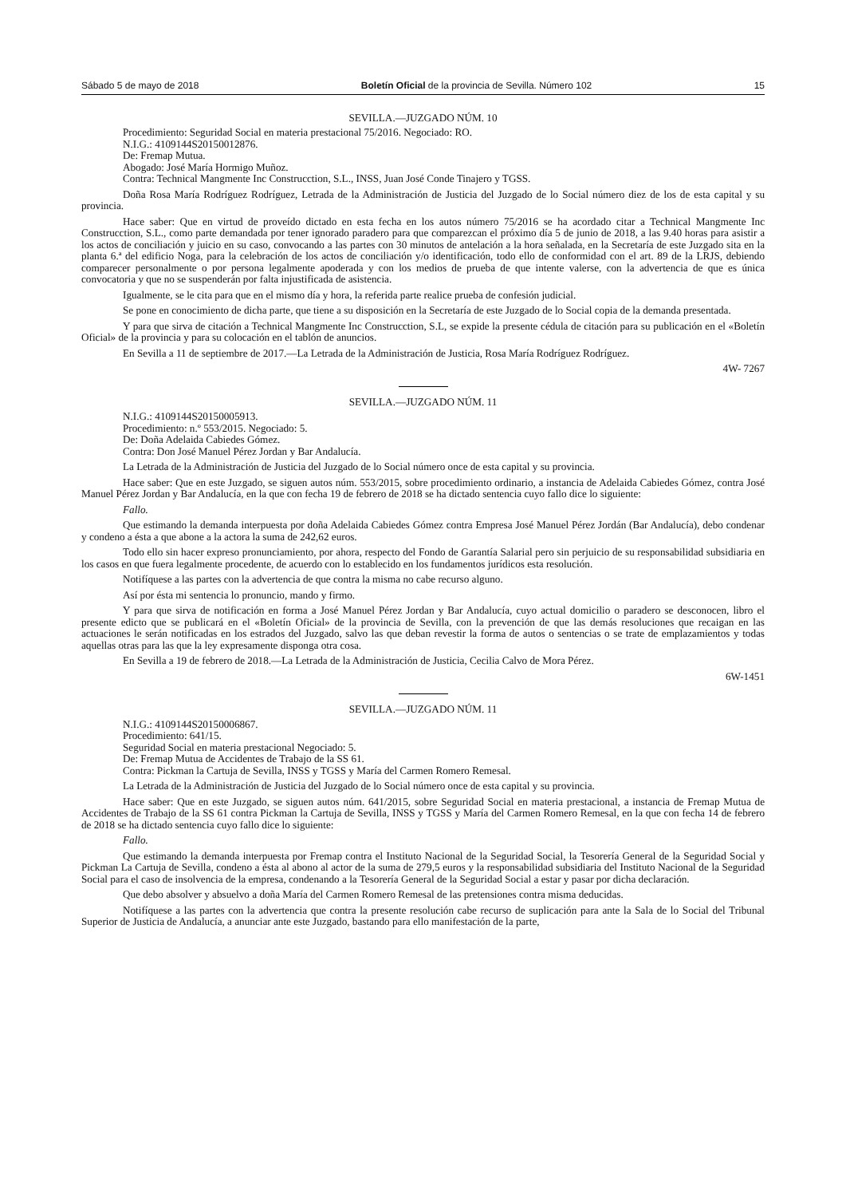Sábado 5 de mayo de 2018 Boletín Oficial de la provincia de Sevilla. Número 102 15
SEVILLA.—JUZGADO NÚM. 10
Procedimiento: Seguridad Social en materia prestacional 75/2016. Negociado: RO.
N.I.G.: 4109144S20150012876.
De: Fremap Mutua.
Abogado: José María Hormigo Muñoz.
Contra: Technical Mangmente Inc Construcction, S.L., INSS, Juan José Conde Tinajero y TGSS.
Doña Rosa María Rodríguez Rodríguez, Letrada de la Administración de Justicia del Juzgado de lo Social número diez de los de esta capital y su provincia.
Hace saber: Que en virtud de proveído dictado en esta fecha en los autos número 75/2016 se ha acordado citar a Technical Mangmente Inc Construcction, S.L., como parte demandada por tener ignorado paradero para que comparezcan el próximo día 5 de junio de 2018, a las 9.40 horas para asistir a los actos de conciliación y juicio en su caso, convocando a las partes con 30 minutos de antelación a la hora señalada, en la Secretaría de este Juzgado sita en la planta 6.ª del edificio Noga, para la celebración de los actos de conciliación y/o identificación, todo ello de conformidad con el art. 89 de la LRJS, debiendo comparecer personalmente o por persona legalmente apoderada y con los medios de prueba de que intente valerse, con la advertencia de que es única convocatoria y que no se suspenderán por falta injustificada de asistencia.
Igualmente, se le cita para que en el mismo día y hora, la referida parte realice prueba de confesión judicial.
Se pone en conocimiento de dicha parte, que tiene a su disposición en la Secretaría de este Juzgado de lo Social copia de la demanda presentada.
Y para que sirva de citación a Technical Mangmente Inc Construcction, S.L, se expide la presente cédula de citación para su publicación en el «Boletín Oficial» de la provincia y para su colocación en el tablón de anuncios.
En Sevilla a 11 de septiembre de 2017.—La Letrada de la Administración de Justicia, Rosa María Rodríguez Rodríguez.
4W- 7267
SEVILLA.—JUZGADO NÚM. 11
N.I.G.: 4109144S20150005913.
Procedimiento: n.º 553/2015. Negociado: 5.
De: Doña Adelaida Cabiedes Gómez.
Contra: Don José Manuel Pérez Jordan y Bar Andalucía.
La Letrada de la Administración de Justicia del Juzgado de lo Social número once de esta capital y su provincia.
Hace saber: Que en este Juzgado, se siguen autos núm. 553/2015, sobre procedimiento ordinario, a instancia de Adelaida Cabiedes Gómez, contra José Manuel Pérez Jordan y Bar Andalucía, en la que con fecha 19 de febrero de 2018 se ha dictado sentencia cuyo fallo dice lo siguiente:
Fallo.
Que estimando la demanda interpuesta por doña Adelaida Cabiedes Gómez contra Empresa José Manuel Pérez Jordán (Bar Andalucía), debo condenar y condeno a ésta a que abone a la actora la suma de 242,62 euros.
Todo ello sin hacer expreso pronunciamiento, por ahora, respecto del Fondo de Garantía Salarial pero sin perjuicio de su responsabilidad subsidiaria en los casos en que fuera legalmente procedente, de acuerdo con lo establecido en los fundamentos jurídicos esta resolución.
Notifíquese a las partes con la advertencia de que contra la misma no cabe recurso alguno.
Así por ésta mi sentencia lo pronuncio, mando y firmo.
Y para que sirva de notificación en forma a José Manuel Pérez Jordan y Bar Andalucía, cuyo actual domicilio o paradero se desconocen, libro el presente edicto que se publicará en el «Boletín Oficial» de la provincia de Sevilla, con la prevención de que las demás resoluciones que recaigan en las actuaciones le serán notificadas en los estrados del Juzgado, salvo las que deban revestir la forma de autos o sentencias o se trate de emplazamientos y todas aquellas otras para las que la ley expresamente disponga otra cosa.
En Sevilla a 19 de febrero de 2018.—La Letrada de la Administración de Justicia, Cecilia Calvo de Mora Pérez.
6W-1451
SEVILLA.—JUZGADO NÚM. 11
N.I.G.: 4109144S20150006867.
Procedimiento: 641/15.
Seguridad Social en materia prestacional Negociado: 5.
De: Fremap Mutua de Accidentes de Trabajo de la SS 61.
Contra: Pickman la Cartuja de Sevilla, INSS y TGSS y María del Carmen Romero Remesal.
La Letrada de la Administración de Justicia del Juzgado de lo Social número once de esta capital y su provincia.
Hace saber: Que en este Juzgado, se siguen autos núm. 641/2015, sobre Seguridad Social en materia prestacional, a instancia de Fremap Mutua de Accidentes de Trabajo de la SS 61 contra Pickman la Cartuja de Sevilla, INSS y TGSS y María del Carmen Romero Remesal, en la que con fecha 14 de febrero de 2018 se ha dictado sentencia cuyo fallo dice lo siguiente:
Fallo.
Que estimando la demanda interpuesta por Fremap contra el Instituto Nacional de la Seguridad Social, la Tesorería General de la Seguridad Social y Pickman La Cartuja de Sevilla, condeno a ésta al abono al actor de la suma de 279,5 euros y la responsabilidad subsidiaria del Instituto Nacional de la Seguridad Social para el caso de insolvencia de la empresa, condenando a la Tesorería General de la Seguridad Social a estar y pasar por dicha declaración.
Que debo absolver y absuelvo a doña María del Carmen Romero Remesal de las pretensiones contra misma deducidas.
Notifíquese a las partes con la advertencia que contra la presente resolución cabe recurso de suplicación para ante la Sala de lo Social del Tribunal Superior de Justicia de Andalucía, a anunciar ante este Juzgado, bastando para ello manifestación de la parte,